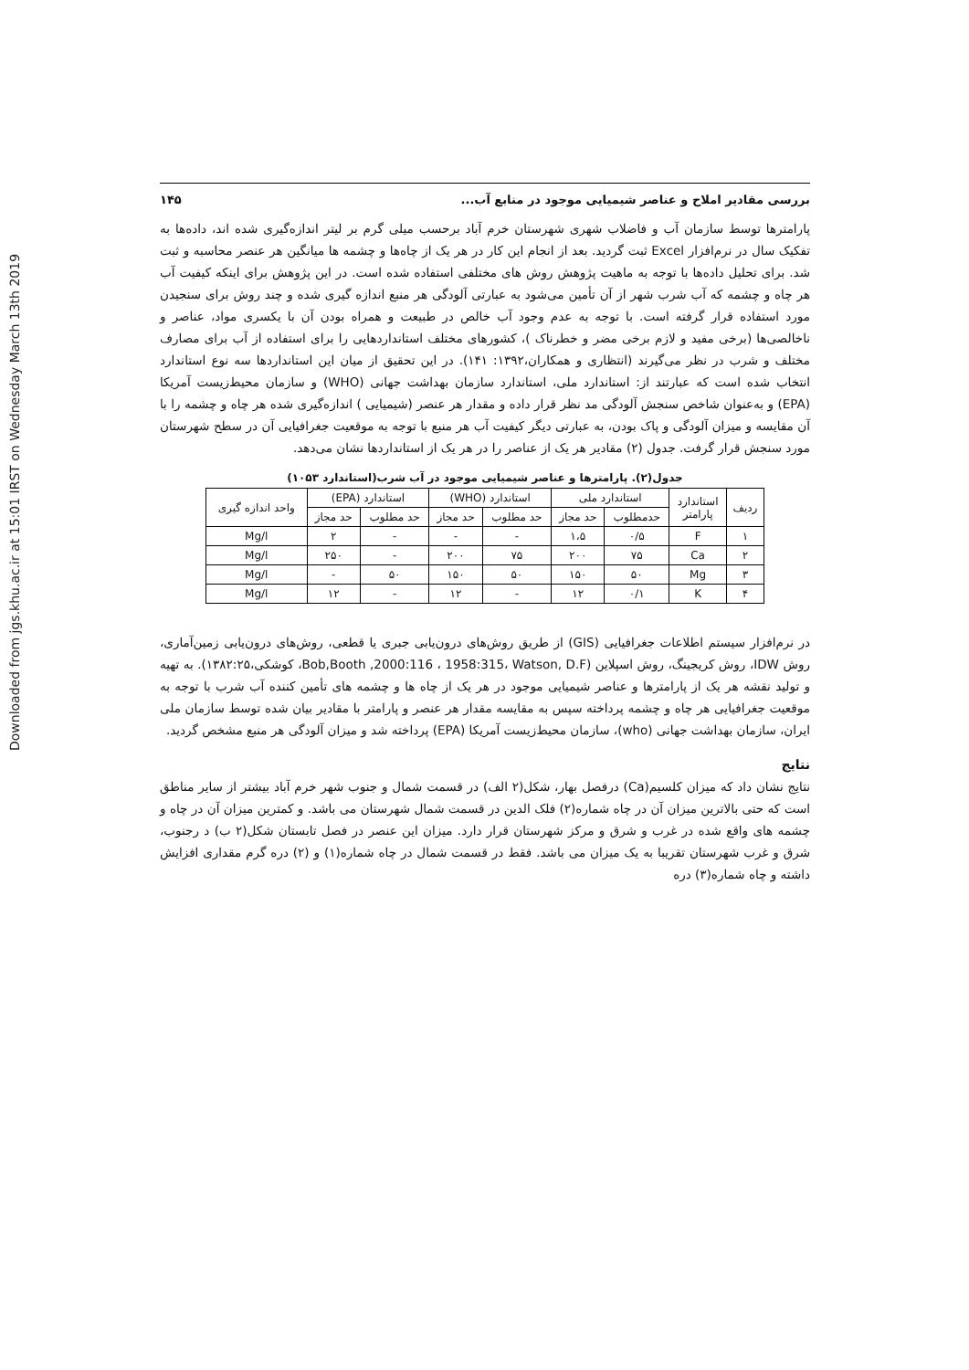Downloaded from jgs.khu.ac.ir at 15:01 IRST on Wednesday March 13th 2019
بررسی مقادیر املاح و عناصر شیمیایی موجود در منابع آب... ۱۴۵
پارامترها توسط سازمان آب و فاضلاب شهری شهرستان خرم آباد برحسب میلی گرم بر لیتر اندازه‌گیری شده اند، داده‌ها به تفکیک سال در نرم‌افزار Excel ثبت گردید. بعد از انجام این کار در هر یک از چاه‌ها و چشمه ها میانگین هر عنصر محاسبه و ثبت شد. برای تحلیل داده‌ها با توجه به ماهیت پژوهش روش های مختلفی استفاده شده است. در این پژوهش برای اینکه کیفیت آب هر چاه و چشمه که آب شرب شهر از آن تأمین می‌شود به عبارتی آلودگی هر منبع اندازه گیری شده و چند روش برای سنجیدن مورد استفاده قرار گرفته است. با توجه به عدم وجود آب خالص در طبیعت و همراه بودن آن با یکسری مواد، عناصر و ناخالصی‌ها (برخی مفید و لازم برخی مضر و خطرناک )، کشورهای مختلف استانداردهایی را برای استفاده از آب برای مصارف مختلف و شرب در نظر می‌گیرند (انتظاری و همکاران،۱۳۹۲: ۱۴۱). در این تحقیق از میان این استانداردها سه نوع استاندارد انتخاب شده است که عبارتند از: استاندارد ملی، استاندارد سازمان بهداشت جهانی (WHO) و سازمان محیط‌زیست آمریکا (EPA) و به‌عنوان شاخص سنجش آلودگی مد نظر قرار داده و مقدار هر عنصر (شیمیایی ) اندازه‌گیری شده هر چاه و چشمه را با آن مقایسه و میزان آلودگی و پاک بودن، به عبارتی دیگر کیفیت آب هر منبع با توجه به موقعیت جغرافیایی آن در سطح شهرستان مورد سنجش قرار گرفت. جدول (۲) مقادیر هر یک از عناصر را در هر یک از استانداردها نشان می‌دهد.
جدول(۲). پارامترها و عناصر شیمیایی موجود در آب شرب(استاندارد ۱۰۵۳)
| ردیف | استاندارد پارامتر | استاندارد ملی | | استاندارد (WHO) | | استاندارد (EPA) | | واحد اندازه گیری |
| --- | --- | --- | --- | --- | --- | --- | --- | --- |
| | | حدمطلوب | حد مجاز | حد مطلوب | حد مجاز | حد مطلوب | حد مجاز | |
| ۱ | F | ۰/۵ | ۱،۵ | - | - | - | ۲ | Mg/l |
| ۲ | Ca | ۷۵ | ۲۰۰ | ۷۵ | ۲۰۰ | - | ۲۵۰ | Mg/l |
| ۳ | Mg | ۵۰ | ۱۵۰ | ۵۰ | ۱۵۰ | ۵۰ | - | Mg/l |
| ۴ | K | ۰/۱ | ۱۲ | - | ۱۲ | - | ۱۲ | Mg/l |
در نرم‌افزار سیستم اطلاعات جغرافیایی (GIS) از طریق روش‌های درون‌یابی جبری یا قطعی، روش‌های درون‌یابی زمین‌آماری، روش IDW، روش کریجینگ، روش اسپلاین (Bob,Booth ,2000:116 ، 1958:315، Watson, D.F، کوشکی،۱۳۸۲:۲۵). به تهیه و تولید نقشه هر یک از پارامترها و عناصر شیمیایی موجود در هر یک از چاه ها و چشمه های تأمین کننده آب شرب با توجه به موقعیت جغرافیایی هر چاه و چشمه پرداخته سپس به مقایسه مقدار هر عنصر و پارامتر با مقادیر بیان شده توسط سازمان ملی ایران، سازمان بهداشت جهانی (who)، سازمان محیط‌زیست آمریکا (EPA) پرداخته شد و میزان آلودگی هر منبع مشخص گردید.
نتایج
نتایج نشان داد که میزان کلسیم(Ca) درفصل بهار، شکل(۲ الف) در قسمت شمال و جنوب شهر خرم آباد بیشتر از سایر مناطق است که حتی بالاترین میزان آن در چاه شماره(۲) فلک الدین در قسمت شمال شهرستان می باشد. و کمترین میزان آن در چاه و چشمه های واقع شده در غرب و شرق و مرکز شهرستان قرار دارد. میزان این عنصر در فصل تابستان شکل(۲ ب) د رجنوب، شرق و غرب شهرستان تقریبا به یک میزان می باشد. فقط در قسمت شمال در چاه شماره(۱) و (۲) دره گرم مقداری افزایش داشته و چاه شماره(۳) دره